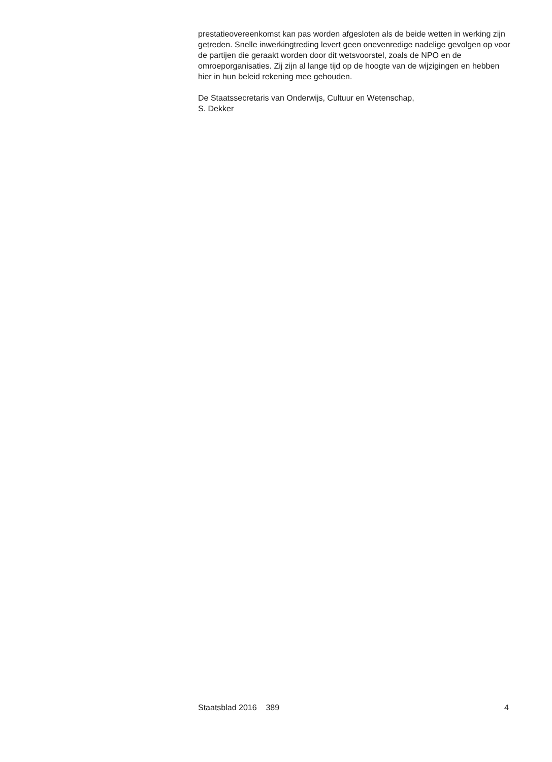prestatieovereenkomst kan pas worden afgesloten als de beide wetten in werking zijn getreden. Snelle inwerkingtreding levert geen onevenredige nadelige gevolgen op voor de partijen die geraakt worden door dit wetsvoorstel, zoals de NPO en de omroeporganisaties. Zij zijn al lange tijd op de hoogte van de wijzigingen en hebben hier in hun beleid rekening mee gehouden.
De Staatssecretaris van Onderwijs, Cultuur en Wetenschap,
S. Dekker
Staatsblad 2016 389 4